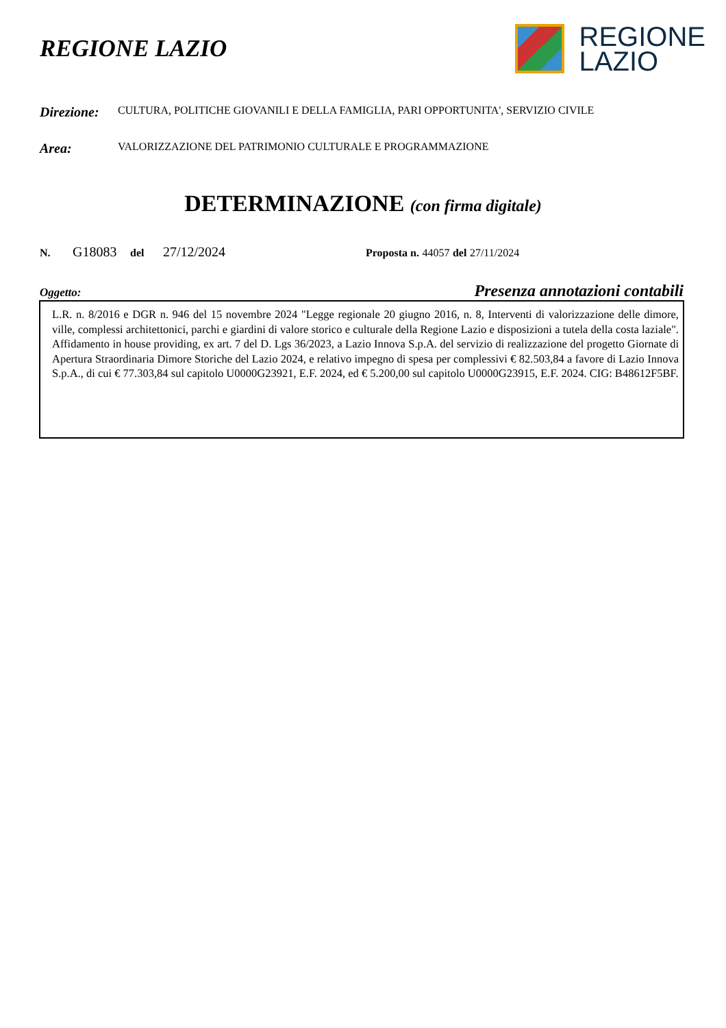REGIONE LAZIO
REGIONE
LAZIO
Direzione: CULTURA, POLITICHE GIOVANILI E DELLA FAMIGLIA, PARI OPPORTUNITA', SERVIZIO CIVILE
Area: VALORIZZAZIONE DEL PATRIMONIO CULTURALE E PROGRAMMAZIONE
DETERMINAZIONE (con firma digitale)
N. G18083 del 27/12/2024 Proposta n. 44057 del 27/11/2024
Oggetto: Presenza annotazioni contabili
L.R. n. 8/2016 e DGR n. 946 del 15 novembre 2024 "Legge regionale 20 giugno 2016, n. 8, Interventi di valorizzazione delle dimore, ville, complessi architettonici, parchi e giardini di valore storico e culturale della Regione Lazio e disposizioni a tutela della costa laziale". Affidamento in house providing, ex art. 7 del D. Lgs 36/2023, a Lazio Innova S.p.A. del servizio di realizzazione del progetto Giornate di Apertura Straordinaria Dimore Storiche del Lazio 2024, e relativo impegno di spesa per complessivi € 82.503,84 a favore di Lazio Innova S.p.A., di cui € 77.303,84 sul capitolo U0000G23921, E.F. 2024, ed € 5.200,00 sul capitolo U0000G23915, E.F. 2024. CIG: B48612F5BF.